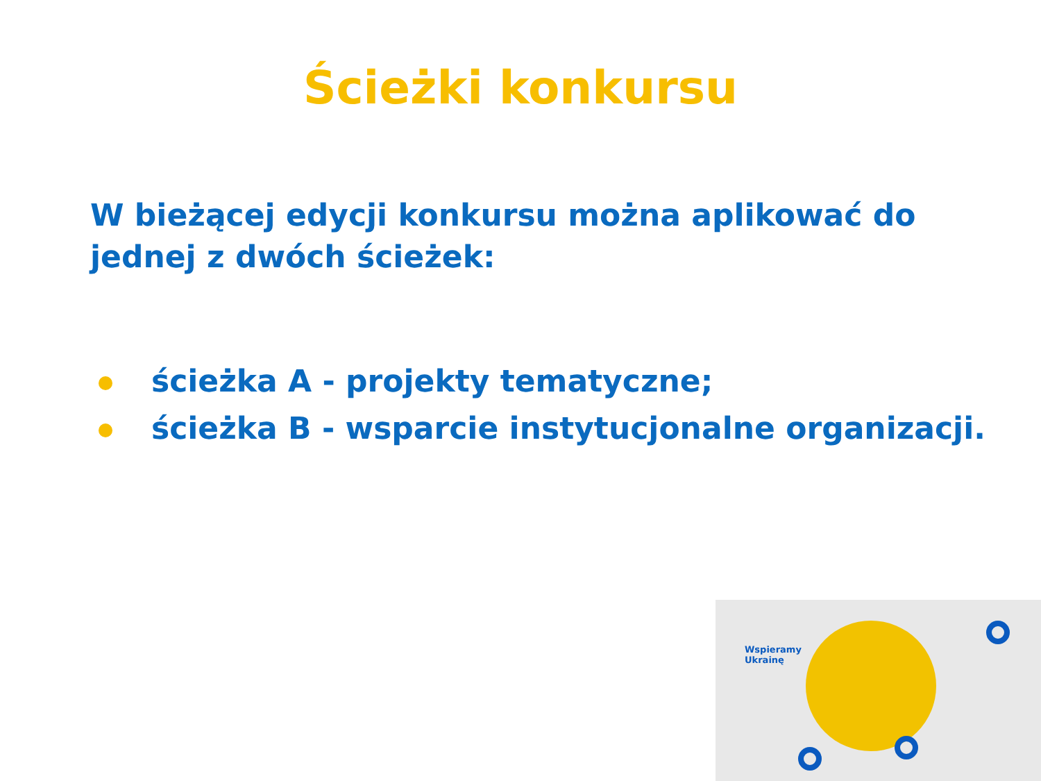Ścieżki konkursu
W bieżącej edycji konkursu można aplikować do jednej z dwóch ścieżek:
ścieżka A - projekty tematyczne;
ścieżka B - wsparcie instytucjonalne organizacji.
Wspieramy
Ukrainę